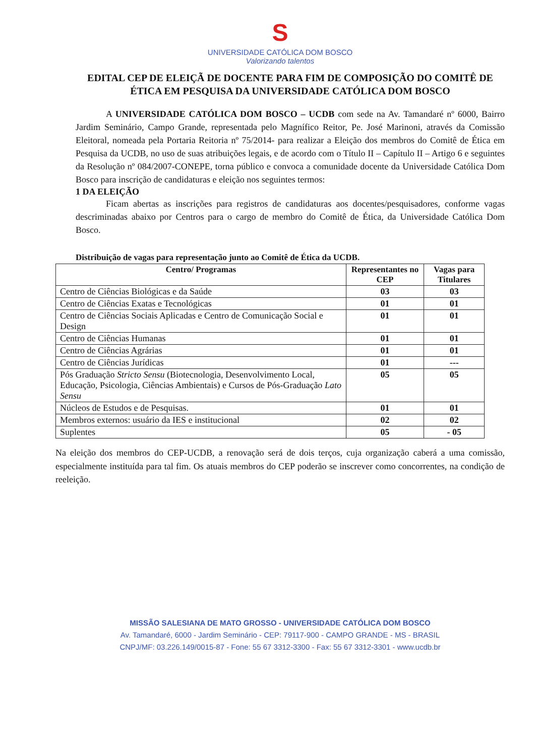S
UNIVERSIDADE CATÓLICA DOM BOSCO
Valorizando talentos
EDITAL CEP DE ELEIÇÃ DE DOCENTE PARA FIM DE COMPOSIÇÃO DO COMITÊ DE ÉTICA EM PESQUISA DA UNIVERSIDADE CATÓLICA DOM BOSCO
A UNIVERSIDADE CATÓLICA DOM BOSCO – UCDB com sede na Av. Tamandaré nº 6000, Bairro Jardim Seminário, Campo Grande, representada pelo Magnífico Reitor, Pe. José Marinoni, através da Comissão Eleitoral, nomeada pela Portaria Reitoria nº 75/2014- para realizar a Eleição dos membros do Comitê de Ética em Pesquisa da UCDB, no uso de suas atribuições legais, e de acordo com o Título II – Capítulo II – Artigo 6 e seguintes da Resolução nº 084/2007-CONEPE, torna público e convoca a comunidade docente da Universidade Católica Dom Bosco para inscrição de candidaturas e eleição nos seguintes termos:
1 DA ELEIÇÃO
Ficam abertas as inscrições para registros de candidaturas aos docentes/pesquisadores, conforme vagas descriminadas abaixo por Centros para o cargo de membro do Comitê de Ética, da Universidade Católica Dom Bosco.
Distribuição de vagas para representação junto ao Comitê de Ética da UCDB.
| Centro/ Programas | Representantes no CEP | Vagas para Titulares |
| --- | --- | --- |
| Centro de Ciências Biológicas e da Saúde | 03 | 03 |
| Centro de Ciências Exatas e Tecnológicas | 01 | 01 |
| Centro de Ciências Sociais Aplicadas e Centro de Comunicação Social e Design | 01 | 01 |
| Centro de Ciências Humanas | 01 | 01 |
| Centro de Ciências Agrárias | 01 | 01 |
| Centro de Ciências Jurídicas | 01 | --- |
| Pós Graduação Stricto Sensu (Biotecnologia, Desenvolvimento Local, Educação, Psicologia, Ciências Ambientais) e Cursos de Pós-Graduação Lato Sensu | 05 | 05 |
| Núcleos de Estudos e de Pesquisas. | 01 | 01 |
| Membros externos: usuário da IES e institucional | 02 | 02 |
| Suplentes | 05 | - 05 |
Na eleição dos membros do CEP-UCDB, a renovação será de dois terços, cuja organização caberá a uma comissão, especialmente instituída para tal fim. Os atuais membros do CEP poderão se inscrever como concorrentes, na condição de reeleição.
MISSÃO SALESIANA DE MATO GROSSO - UNIVERSIDADE CATÓLICA DOM BOSCO
Av. Tamandaré, 6000 - Jardim Seminário - CEP: 79117-900 - CAMPO GRANDE - MS - BRASIL
CNPJ/MF: 03.226.149/0015-87 - Fone: 55 67 3312-3300 - Fax: 55 67 3312-3301 - www.ucdb.br